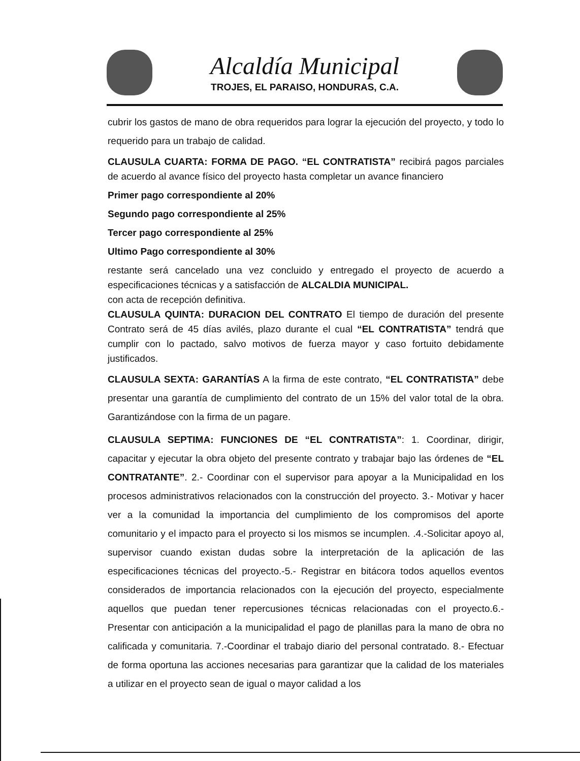Alcaldía Municipal
TROJES, EL PARAISO, HONDURAS, C.A.
cubrir los gastos de mano de obra requeridos para lograr la ejecución del proyecto, y todo lo requerido para un trabajo de calidad.
CLAUSULA CUARTA: FORMA DE PAGO. “EL CONTRATISTA” recibirá pagos parciales de acuerdo al avance físico del proyecto hasta completar un avance financiero
Primer pago correspondiente al 20%
Segundo pago correspondiente al 25%
Tercer pago correspondiente al 25%
Ultimo Pago correspondiente al 30%
restante será cancelado una vez concluido y entregado el proyecto de acuerdo a especificaciones técnicas y a satisfacción de ALCALDIA MUNICIPAL.
con acta de recepción definitiva.
CLAUSULA QUINTA: DURACION DEL CONTRATO El tiempo de duración del presente Contrato será de 45 días avilés, plazo durante el cual “EL CONTRATISTA” tendrá que cumplir con lo pactado, salvo motivos de fuerza mayor y caso fortuito debidamente justificados.
CLAUSULA SEXTA: GARANTÍAS A la firma de este contrato, “EL CONTRATISTA” debe presentar una garantía de cumplimiento del contrato de un 15% del valor total de la obra. Garantizándose con la firma de un pagare.
CLAUSULA SEPTIMA: FUNCIONES DE “EL CONTRATISTA”: 1. Coordinar, dirigir, capacitar y ejecutar la obra objeto del presente contrato y trabajar bajo las órdenes de “EL CONTRATANTE”. 2.- Coordinar con el supervisor para apoyar a la Municipalidad en los procesos administrativos relacionados con la construcción del proyecto. 3.- Motivar y hacer ver a la comunidad la importancia del cumplimiento de los compromisos del aporte comunitario y el impacto para el proyecto si los mismos se incumplen. .4.-Solicitar apoyo al, supervisor cuando existan dudas sobre la interpretación de la aplicación de las especificaciones técnicas del proyecto.-5.- Registrar en bitácora todos aquellos eventos considerados de importancia relacionados con la ejecución del proyecto, especialmente aquellos que puedan tener repercusiones técnicas relacionadas con el proyecto.6.-Presentar con anticipación a la municipalidad el pago de planillas para la mano de obra no calificada y comunitaria. 7.-Coordinar el trabajo diario del personal contratado. 8.- Efectuar de forma oportuna las acciones necesarias para garantizar que la calidad de los materiales a utilizar en el proyecto sean de igual o mayor calidad a los